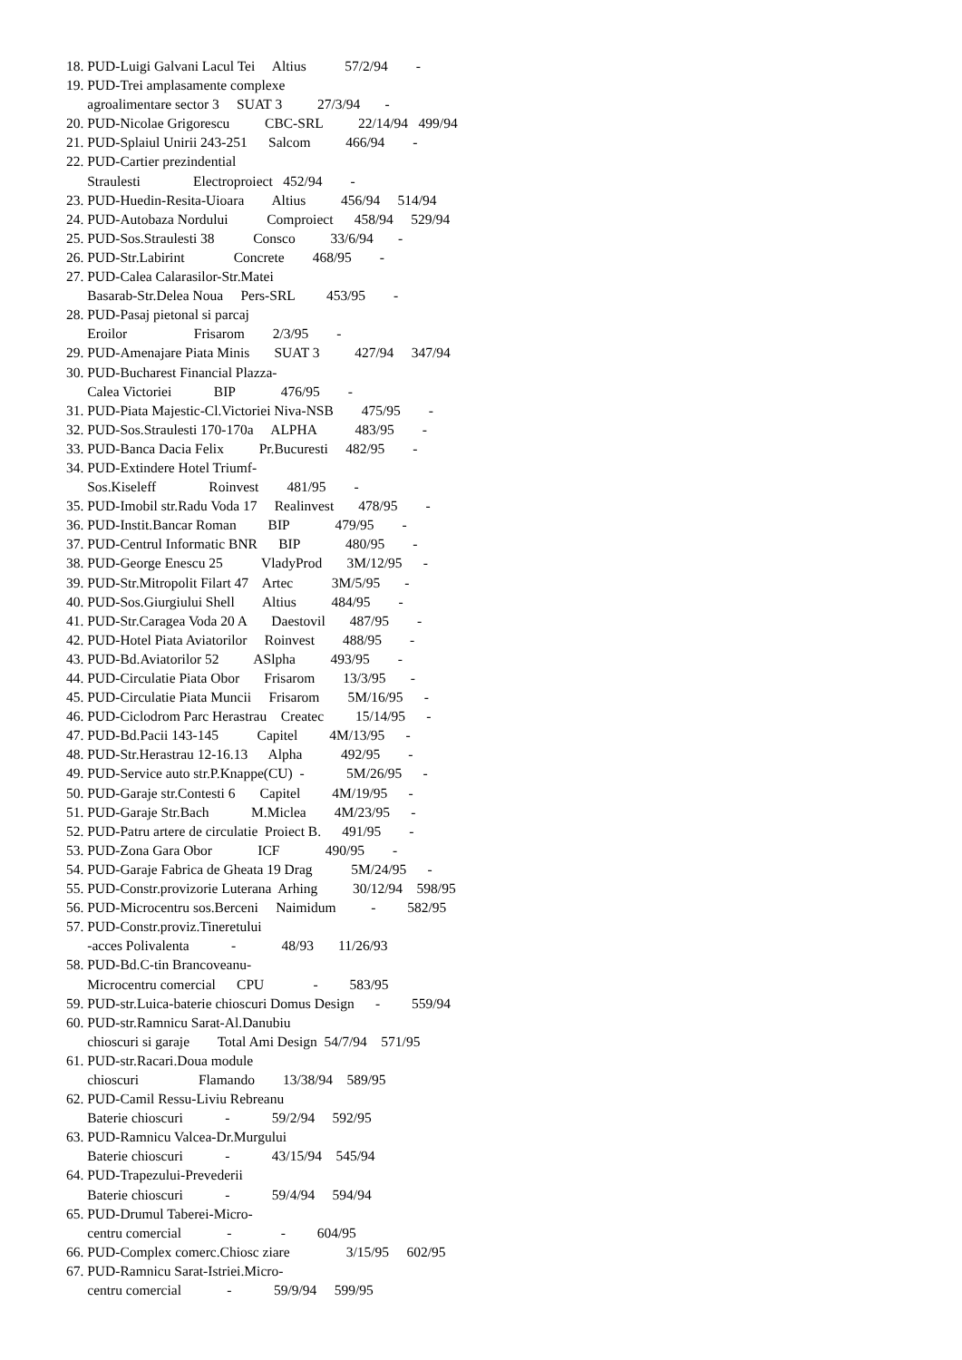18. PUD-Luigi Galvani Lacul Tei     Altius           57/2/94        -
19. PUD-Trei amplasamente complexe
      agroalimentare sector 3     SUAT 3          27/3/94       -
20. PUD-Nicolae Grigorescu          CBC-SRL          22/14/94   499/94
21. PUD-Splaiul Unirii 243-251      Salcom          466/94        -
22. PUD-Cartier prezindential
      Straulesti               Electroproiect   452/94        -
23. PUD-Huedin-Resita-Uioara        Altius          456/94     514/94
24. PUD-Autobaza Nordului           Comproiect      458/94     529/94
25. PUD-Sos.Straulesti 38           Consco          33/6/94       -
26. PUD-Str.Labirint              Concrete        468/95        -
27. PUD-Calea Calarasilor-Str.Matei
      Basarab-Str.Delea Noua     Pers-SRL         453/95        -
28. PUD-Pasaj pietonal si parcaj
      Eroilor                   Frisarom        2/3/95        -
29. PUD-Amenajare Piata Minis       SUAT 3          427/94     347/94
30. PUD-Bucharest Financial Plazza-
      Calea Victoriei            BIP             476/95        -
31. PUD-Piata Majestic-Cl.Victoriei Niva-NSB        475/95        -
32. PUD-Sos.Straulesti 170-170a     ALPHA           483/95        -
33. PUD-Banca Dacia Felix          Pr.Bucuresti     482/95        -
34. PUD-Extindere Hotel Triumf-
      Sos.Kiseleff               Roinvest        481/95        -
35. PUD-Imobil str.Radu Voda 17     Realinvest       478/95        -
36. PUD-Instit.Bancar Roman         BIP             479/95        -
37. PUD-Centrul Informatic BNR      BIP             480/95        -
38. PUD-George Enescu 25           VladyProd       3M/12/95      -
39. PUD-Str.Mitropolit Filart 47    Artec           3M/5/95       -
40. PUD-Sos.Giurgiului Shell        Altius          484/95        -
41. PUD-Str.Caragea Voda 20 A       Daestovil       487/95        -
42. PUD-Hotel Piata Aviatorilor     Roinvest        488/95        -
43. PUD-Bd.Aviatorilor 52          ASlpha          493/95        -
44. PUD-Circulatie Piata Obor       Frisarom        13/3/95       -
45. PUD-Circulatie Piata Muncii     Frisarom        5M/16/95      -
46. PUD-Ciclodrom Parc Herastrau    Createc         15/14/95      -
47. PUD-Bd.Pacii 143-145           Capitel         4M/13/95      -
48. PUD-Str.Herastrau 12-16.13      Alpha           492/95        -
49. PUD-Service auto str.P.Knappe(CU)  -            5M/26/95      -
50. PUD-Garaje str.Contesti 6       Capitel         4M/19/95      -
51. PUD-Garaje Str.Bach            M.Miclea        4M/23/95      -
52. PUD-Patru artere de circulatie  Proiect B.      491/95        -
53. PUD-Zona Gara Obor             ICF             490/95        -
54. PUD-Garaje Fabrica de Gheata 19 Drag           5M/24/95      -
55. PUD-Constr.provizorie Luterana  Arhing          30/12/94    598/95
56. PUD-Microcentru sos.Berceni     Naimidum          -         582/95
57. PUD-Constr.proviz.Tineretului
      -acces Polivalenta            -             48/93       11/26/93
58. PUD-Bd.C-tin Brancoveanu-
      Microcentru comercial      CPU              -         583/95
59. PUD-str.Luica-baterie chioscuri Domus Design      -         559/94
60. PUD-str.Ramnicu Sarat-Al.Danubiu
      chioscuri si garaje        Total Ami Design  54/7/94    571/95
61. PUD-str.Racari.Doua module
      chioscuri                 Flamando        13/38/94    589/95
62. PUD-Camil Ressu-Liviu Rebreanu
      Baterie chioscuri            -            59/2/94     592/95
63. PUD-Ramnicu Valcea-Dr.Murgului
      Baterie chioscuri            -            43/15/94    545/94
64. PUD-Trapezului-Prevederii
      Baterie chioscuri            -            59/4/94     594/94
65. PUD-Drumul Taberei-Micro-
      centru comercial             -              -         604/95
66. PUD-Complex comerc.Chiosc ziare                3/15/95     602/95
67. PUD-Ramnicu Sarat-Istriei.Micro-
      centru comercial             -            59/9/94     599/95